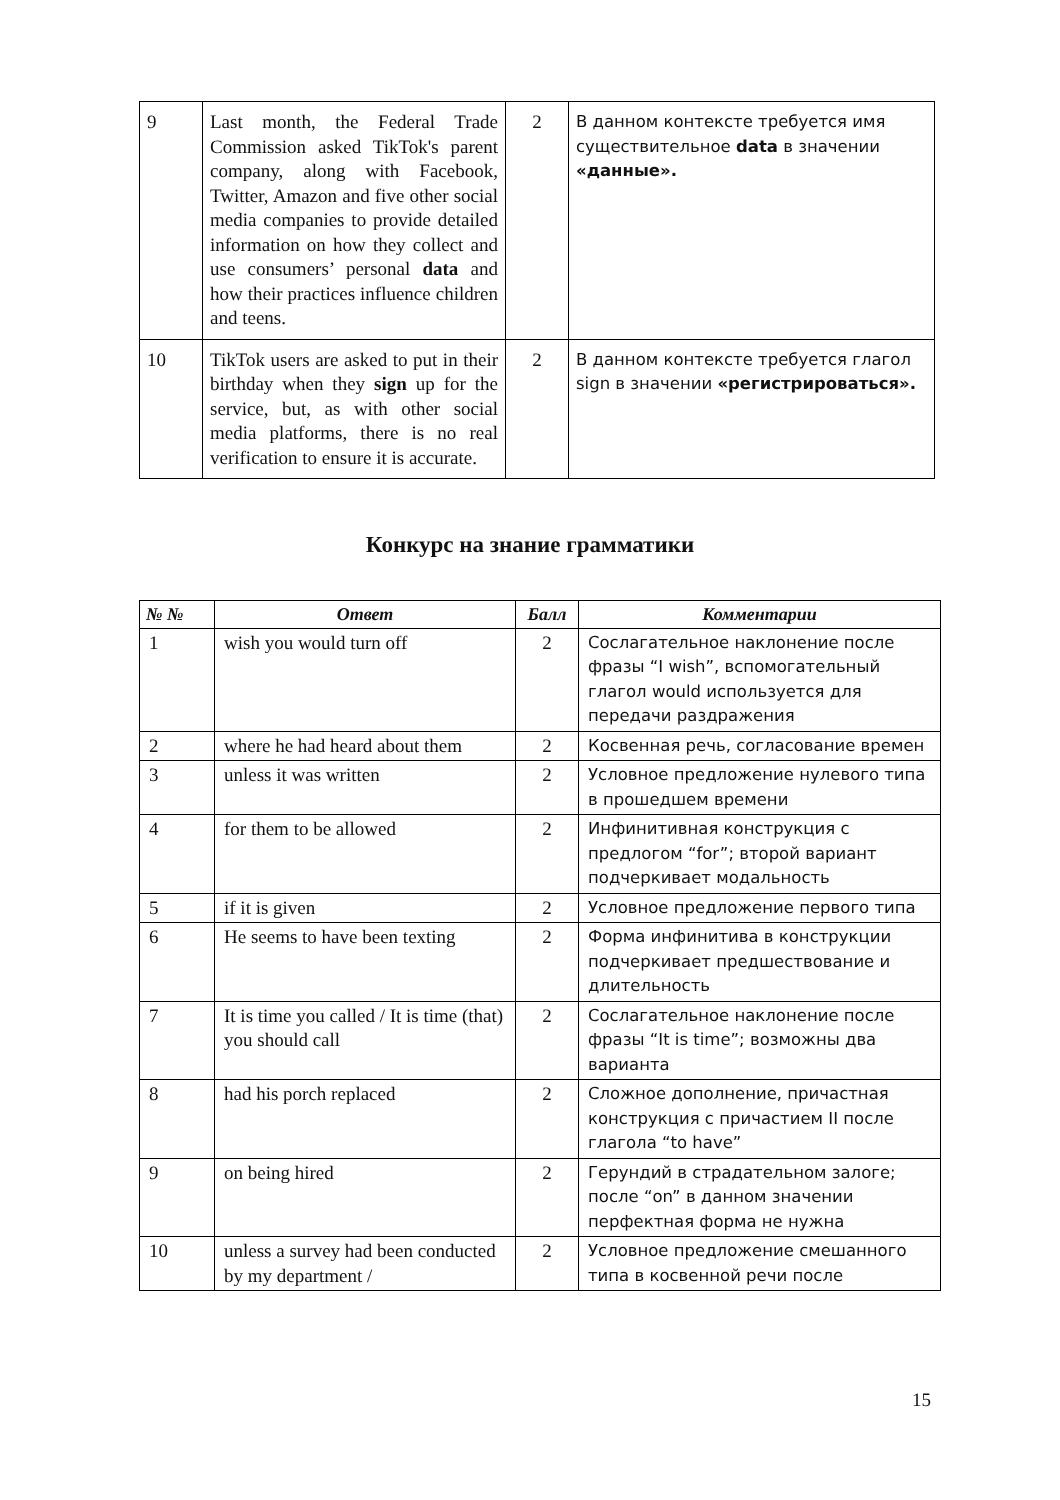| 9 | Last month, the Federal Trade Commission asked TikTok's parent company, along with Facebook, Twitter, Amazon and five other social media companies to provide detailed information on how they collect and use consumers’ personal data and how their practices influence children and teens. | 2 | В данном контексте требуется имя существительное data в значении «данные». |
| 10 | TikTok users are asked to put in their birthday when they sign up for the service, but, as with other social media platforms, there is no real verification to ensure it is accurate. | 2 | В данном контексте требуется глагол sign в значении «регистрироваться». |
Конкурс на знание грамматики
| № № | Ответ | Балл | Комментарии |
| --- | --- | --- | --- |
| 1 | wish you would turn off | 2 | Сослагательное наклонение после фразы “I wish”, вспомогательный глагол would используется для передачи раздражения |
| 2 | where he had heard about them | 2 | Косвенная речь, согласование времен |
| 3 | unless it was written | 2 | Условное предложение нулевого типа в прошедшем времени |
| 4 | for them to be allowed | 2 | Инфинитивная конструкция с предлогом “for”; второй вариант подчеркивает модальность |
| 5 | if it is given | 2 | Условное предложение первого типа |
| 6 | He seems to have been texting | 2 | Форма инфинитива в конструкции подчеркивает предшествование и длительность |
| 7 | It is time you called / It is time (that) you should call | 2 | Сослагательное наклонение после фразы “It is time”; возможны два варианта |
| 8 | had his porch replaced | 2 | Сложное дополнение, причастная конструкция с причастием II после глагола “to have” |
| 9 | on being hired | 2 | Герундий в страдательном залоге; после “on” в данном значении перфектная форма не нужна |
| 10 | unless a survey had been conducted by my department / | 2 | Условное предложение смешанного типа в косвенной речи после |
15